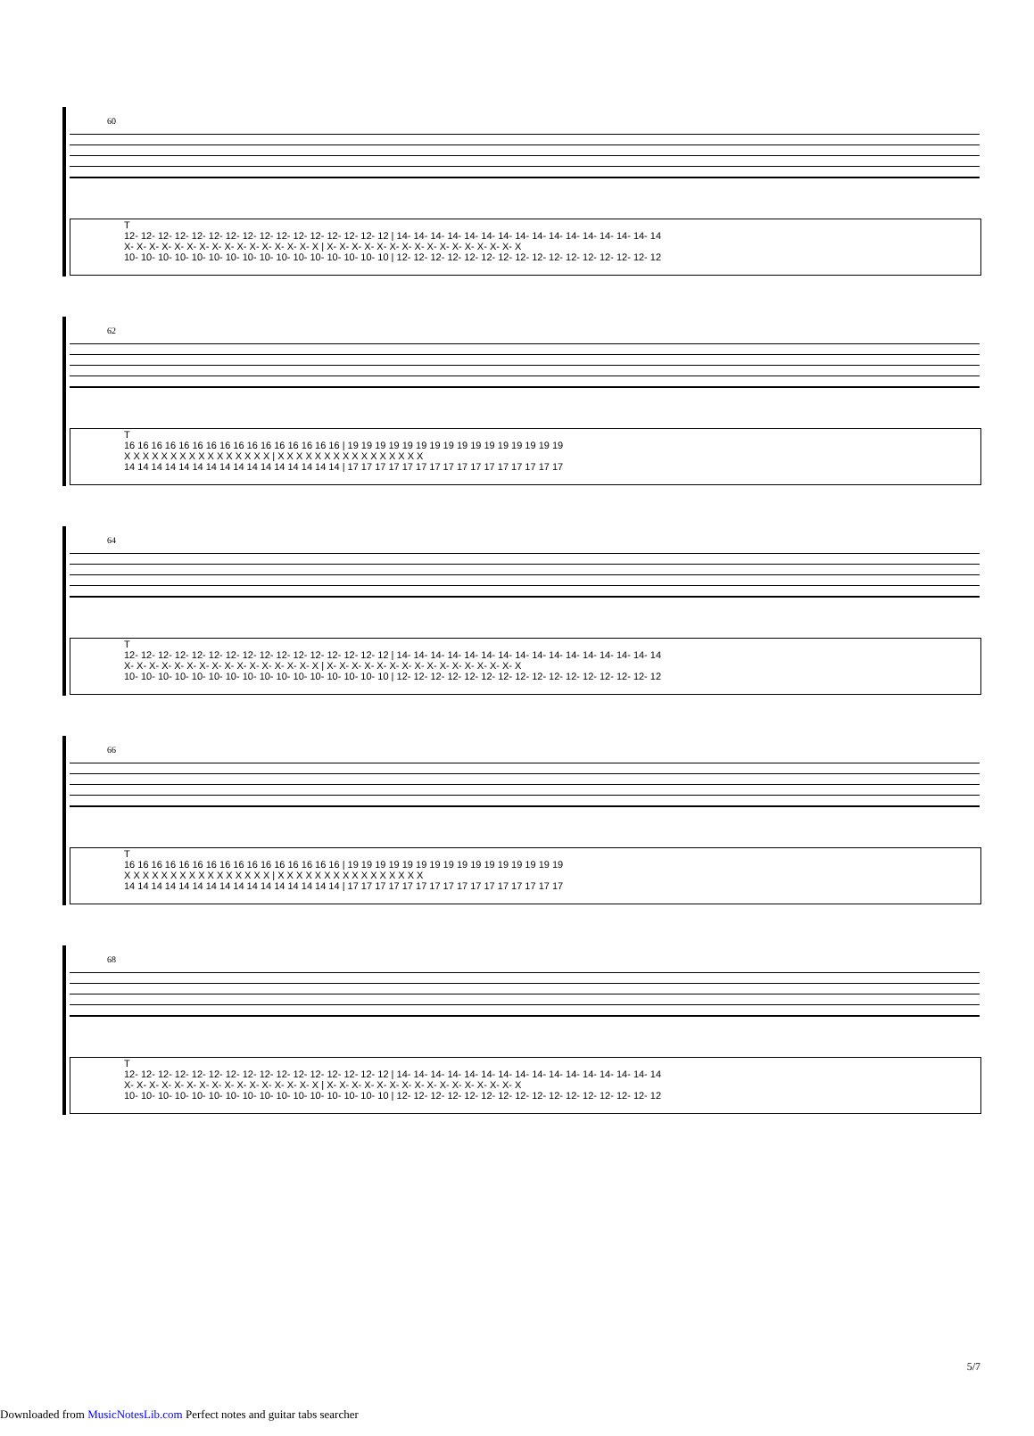60
T
12- 12- 12- 12- 12- 12- 12- 12- 12- 12- 12- 12- 12- 12- 12- 12 | 14- 14- 14- 14- 14- 14- 14- 14- 14- 14- 14- 14- 14- 14- 14- 14
X- X- X- X- X- X- X- X- X- X- X- X- X- X- X- X | X- X- X- X- X- X- X- X- X- X- X- X- X- X- X- X
10- 10- 10- 10- 10- 10- 10- 10- 10- 10- 10- 10- 10- 10- 10- 10 | 12- 12- 12- 12- 12- 12- 12- 12- 12- 12- 12- 12- 12- 12- 12- 12
62
T
16 16 16 16 16 16 16 16 16 16 16 16 16 16 16 16 | 19 19 19 19 19 19 19 19 19 19 19 19 19 19 19 19
X X X X X X X X X X X X X X X X | X X X X X X X X X X X X X X X X
14 14 14 14 14 14 14 14 14 14 14 14 14 14 14 14 | 17 17 17 17 17 17 17 17 17 17 17 17 17 17 17 17
64
T
12- 12- 12- 12- 12- 12- 12- 12- 12- 12- 12- 12- 12- 12- 12- 12 | 14- 14- 14- 14- 14- 14- 14- 14- 14- 14- 14- 14- 14- 14- 14- 14
X- X- X- X- X- X- X- X- X- X- X- X- X- X- X- X | X- X- X- X- X- X- X- X- X- X- X- X- X- X- X- X
10- 10- 10- 10- 10- 10- 10- 10- 10- 10- 10- 10- 10- 10- 10- 10 | 12- 12- 12- 12- 12- 12- 12- 12- 12- 12- 12- 12- 12- 12- 12- 12
66
T
16 16 16 16 16 16 16 16 16 16 16 16 16 16 16 16 | 19 19 19 19 19 19 19 19 19 19 19 19 19 19 19 19
X X X X X X X X X X X X X X X X | X X X X X X X X X X X X X X X X
14 14 14 14 14 14 14 14 14 14 14 14 14 14 14 14 | 17 17 17 17 17 17 17 17 17 17 17 17 17 17 17 17
68
T
12- 12- 12- 12- 12- 12- 12- 12- 12- 12- 12- 12- 12- 12- 12- 12 | 14- 14- 14- 14- 14- 14- 14- 14- 14- 14- 14- 14- 14- 14- 14- 14
X- X- X- X- X- X- X- X- X- X- X- X- X- X- X- X | X- X- X- X- X- X- X- X- X- X- X- X- X- X- X- X
10- 10- 10- 10- 10- 10- 10- 10- 10- 10- 10- 10- 10- 10- 10- 10 | 12- 12- 12- 12- 12- 12- 12- 12- 12- 12- 12- 12- 12- 12- 12- 12
5/7
Downloaded from MusicNotesLib.com Perfect notes and guitar tabs searcher